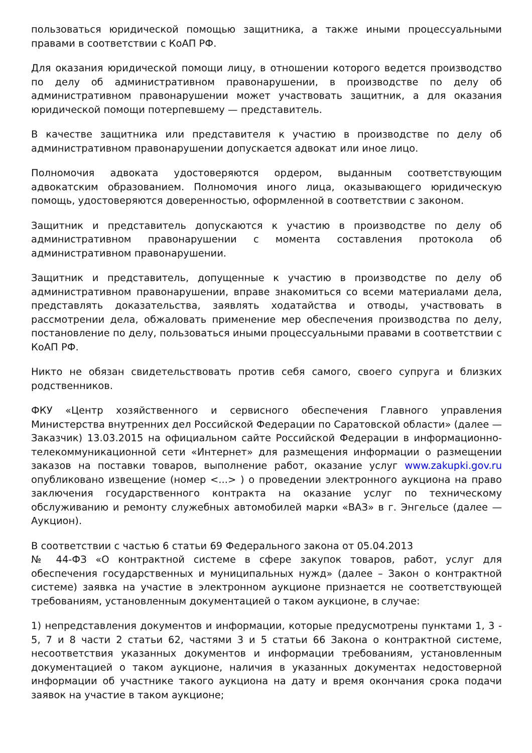пользоваться юридической помощью защитника, а также иными процессуальными правами в соответствии с КоАП РФ.
Для оказания юридической помощи лицу, в отношении которого ведется производство по делу об административном правонарушении, в производстве по делу об административном правонарушении может участвовать защитник, а для оказания юридической помощи потерпевшему — представитель.
В качестве защитника или представителя к участию в производстве по делу об административном правонарушении допускается адвокат или иное лицо.
Полномочия адвоката удостоверяются ордером, выданным соответствующим адвокатским образованием. Полномочия иного лица, оказывающего юридическую помощь, удостоверяются доверенностью, оформленной в соответствии с законом.
Защитник и представитель допускаются к участию в производстве по делу об административном правонарушении с момента составления протокола об административном правонарушении.
Защитник и представитель, допущенные к участию в производстве по делу об административном правонарушении, вправе знакомиться со всеми материалами дела, представлять доказательства, заявлять ходатайства и отводы, участвовать в рассмотрении дела, обжаловать применение мер обеспечения производства по делу, постановление по делу, пользоваться иными процессуальными правами в соответствии с КоАП РФ.
Никто не обязан свидетельствовать против себя самого, своего супруга и близких родственников.
ФКУ «Центр хозяйственного и сервисного обеспечения Главного управления Министерства внутренних дел Российской Федерации по Саратовской области» (далее — Заказчик) 13.03.2015 на официальном сайте Российской Федерации в информационно-телекоммуникационной сети «Интернет» для размещения информации о размещении заказов на поставки товаров, выполнение работ, оказание услуг www.zakupki.gov.ru опубликовано извещение (номер <...> ) о проведении электронного аукциона на право заключения государственного контракта на оказание услуг по техническому обслуживанию и ремонту служебных автомобилей марки «ВАЗ» в г. Энгельсе (далее — Аукцион).
В соответствии с частью 6 статьи 69 Федерального закона от 05.04.2013
№ 44-ФЗ «О контрактной системе в сфере закупок товаров, работ, услуг для обеспечения государственных и муниципальных нужд» (далее – Закон о контрактной системе) заявка на участие в электронном аукционе признается не соответствующей требованиям, установленным документацией о таком аукционе, в случае:
1) непредставления документов и информации, которые предусмотрены пунктами 1, 3 - 5, 7 и 8 части 2 статьи 62, частями 3 и 5 статьи 66 Закона о контрактной системе, несоответствия указанных документов и информации требованиям, установленным документацией о таком аукционе, наличия в указанных документах недостоверной информации об участнике такого аукциона на дату и время окончания срока подачи заявок на участие в таком аукционе;